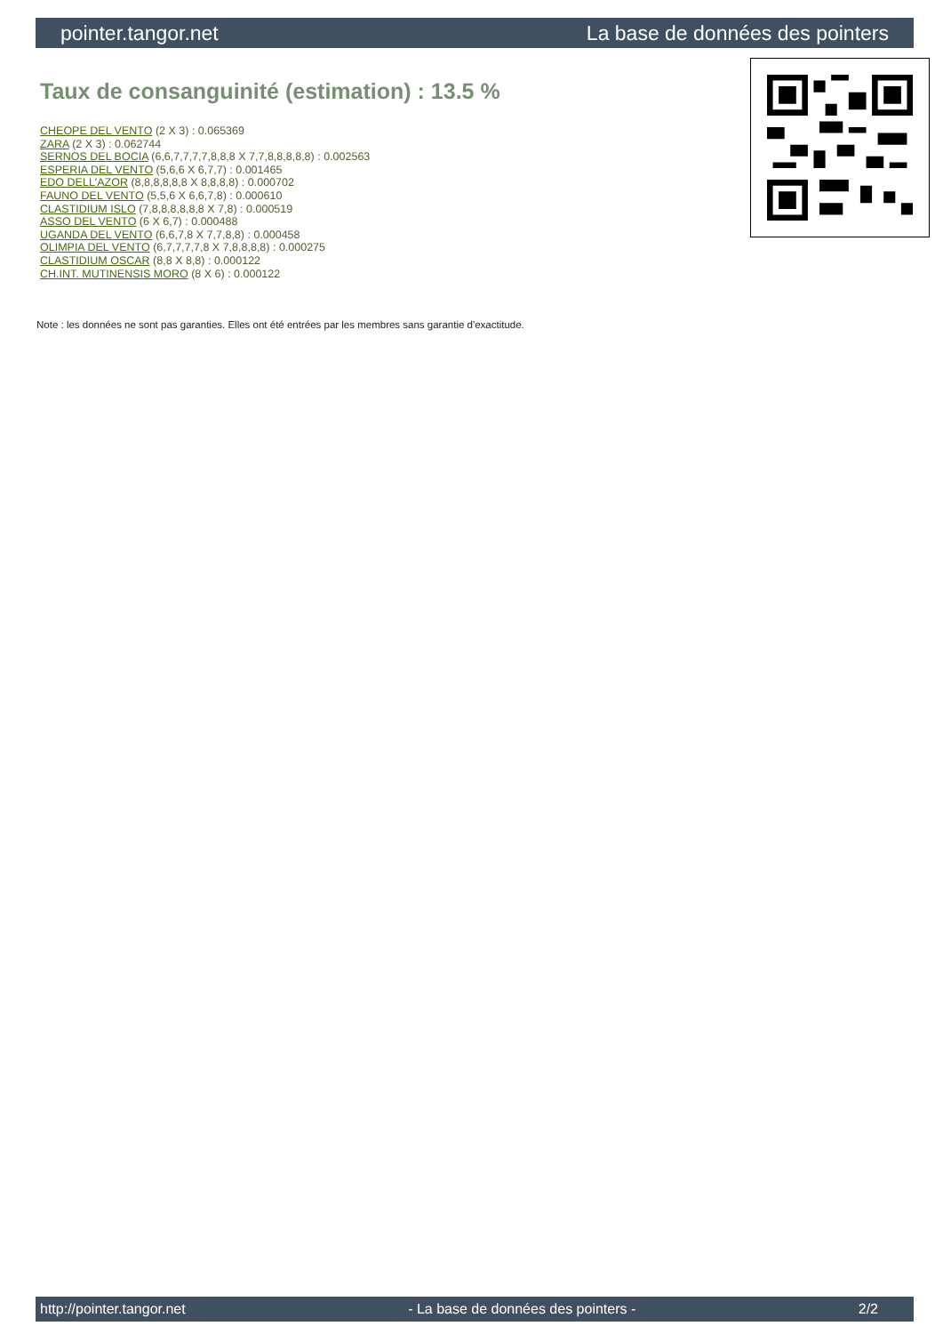pointer.tangor.net La base de données des pointers
Taux de consanguinité (estimation) : 13.5 %
CHEOPE DEL VENTO (2 X 3) : 0.065369
ZARA (2 X 3) : 0.062744
SERNOS DEL BOCIA (6,6,7,7,7,7,8,8,8 X 7,7,8,8,8,8,8) : 0.002563
ESPERIA DEL VENTO (5,6,6 X 6,7,7) : 0.001465
EDO DELL'AZOR (8,8,8,8,8,8 X 8,8,8,8) : 0.000702
FAUNO DEL VENTO (5,5,6 X 6,6,7,8) : 0.000610
CLASTIDIUM ISLO (7,8,8,8,8,8,8 X 7,8) : 0.000519
ASSO DEL VENTO (6 X 6,7) : 0.000488
UGANDA DEL VENTO (6,6,7,8 X 7,7,8,8) : 0.000458
OLIMPIA DEL VENTO (6,7,7,7,7,8 X 7,8,8,8,8) : 0.000275
CLASTIDIUM OSCAR (8,8 X 8,8) : 0.000122
CH.INT. MUTINENSIS MORO (8 X 6) : 0.000122
Note : les données ne sont pas garanties. Elles ont été entrées par les membres sans garantie d'exactitude.
http://pointer.tangor.net - La base de données des pointers - 2/2